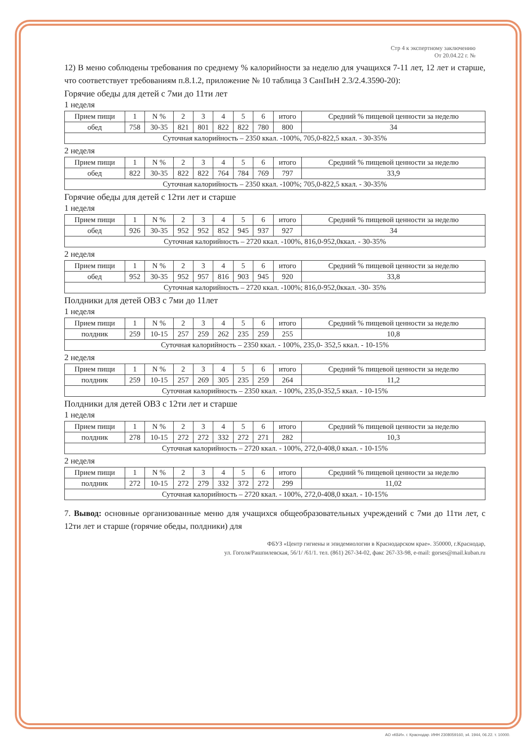Стр 4 к экспертному заключению
От 20.04.22 г. №
12) В меню соблюдены требования по среднему % калорийности за неделю для учащихся 7-11 лет, 12 лет и старше, что соответствует требованиям п.8.1.2, приложение № 10 таблица 3 СанПиН 2.3/2.4.3590-20):
Горячие обеды для детей с 7ми до 11ти лет
1 неделя
| Прием пищи | 1 | N % | 2 | 3 | 4 | 5 | 6 | итого | Средний % пищевой ценности за неделю |
| --- | --- | --- | --- | --- | --- | --- | --- | --- | --- |
| обед | 758 | 30-35 | 821 | 801 | 822 | 822 | 780 | 800 | 34 |
| Суточная калорийность – 2350 ккал. -100%, 705,0-822,5 ккал. - 30-35% | | | | | | | | | |
2 неделя
| Прием пищи | 1 | N % | 2 | 3 | 4 | 5 | 6 | итого | Средний % пищевой ценности за неделю |
| --- | --- | --- | --- | --- | --- | --- | --- | --- | --- |
| обед | 822 | 30-35 | 822 | 822 | 764 | 784 | 769 | 797 | 33,9 |
| Суточная калорийность – 2350 ккал. -100%; 705,0-822,5 ккал. - 30-35% | | | | | | | | | |
Горячие обеды для детей с 12ти лет и старше
1 неделя
| Прием пищи | 1 | N % | 2 | 3 | 4 | 5 | 6 | итого | Средний % пищевой ценности за неделю |
| --- | --- | --- | --- | --- | --- | --- | --- | --- | --- |
| обед | 926 | 30-35 | 952 | 952 | 852 | 945 | 937 | 927 | 34 |
| Суточная калорийность – 2720 ккал. -100%, 816,0-952,0ккал. - 30-35% | | | | | | | | | |
2 неделя
| Прием пищи | 1 | N % | 2 | 3 | 4 | 5 | 6 | итого | Средний % пищевой ценности за неделю |
| --- | --- | --- | --- | --- | --- | --- | --- | --- | --- |
| обед | 952 | 30-35 | 952 | 957 | 816 | 903 | 945 | 920 | 33,8 |
| Суточная калорийность – 2720 ккал. -100%; 816,0-952,0ккал. -30- 35% | | | | | | | | | |
Полдники для детей ОВЗ с 7ми до 11лет
1 неделя
| Прием пищи | 1 | N % | 2 | 3 | 4 | 5 | 6 | итого | Средний % пищевой ценности за неделю |
| --- | --- | --- | --- | --- | --- | --- | --- | --- | --- |
| полдник | 259 | 10-15 | 257 | 259 | 262 | 235 | 259 | 255 | 10,8 |
| Суточная калорийность – 2350 ккал. - 100%, 235,0- 352,5 ккал. - 10-15% | | | | | | | | | |
2 неделя
| Прием пищи | 1 | N % | 2 | 3 | 4 | 5 | 6 | итого | Средний % пищевой ценности за неделю |
| --- | --- | --- | --- | --- | --- | --- | --- | --- | --- |
| полдник | 259 | 10-15 | 257 | 269 | 305 | 235 | 259 | 264 | 11,2 |
| Суточная калорийность – 2350 ккал. - 100%, 235,0-352,5 ккал. - 10-15% | | | | | | | | | |
Полдники для детей ОВЗ с 12ти лет и старше
1 неделя
| Прием пищи | 1 | N % | 2 | 3 | 4 | 5 | 6 | итого | Средний % пищевой ценности за неделю |
| --- | --- | --- | --- | --- | --- | --- | --- | --- | --- |
| полдник | 278 | 10-15 | 272 | 272 | 332 | 272 | 271 | 282 | 10,3 |
| Суточная калорийность – 2720 ккал. - 100%, 272,0-408,0 ккал. - 10-15% | | | | | | | | | |
2 неделя
| Прием пищи | 1 | N % | 2 | 3 | 4 | 5 | 6 | итого | Средний % пищевой ценности за неделю |
| --- | --- | --- | --- | --- | --- | --- | --- | --- | --- |
| полдник | 272 | 10-15 | 272 | 279 | 332 | 372 | 272 | 299 | 11,02 |
| Суточная калорийность – 2720 ккал. - 100%, 272,0-408,0 ккал. - 10-15% | | | | | | | | | |
7. Вывод: основные организованные меню для учащихся общеобразовательных учреждений с 7ми до 11ти лет, с 12ти лет и старше (горячие обеды, полдники) для
ФБУЗ «Центр гигиены и эпидемиологии в Краснодарском крае». 350000, г.Краснодар,
ул. Гоголя/Рашпилевская, 56/1/ /61/1. тел. (861) 267-34-02, факс 267-33-98, e-mail: gorses@mail.kuban.ru
АО «КБИ». г. Краснодар. ИНН 2308059160, з4. 1944, 06.22. т. 10000.